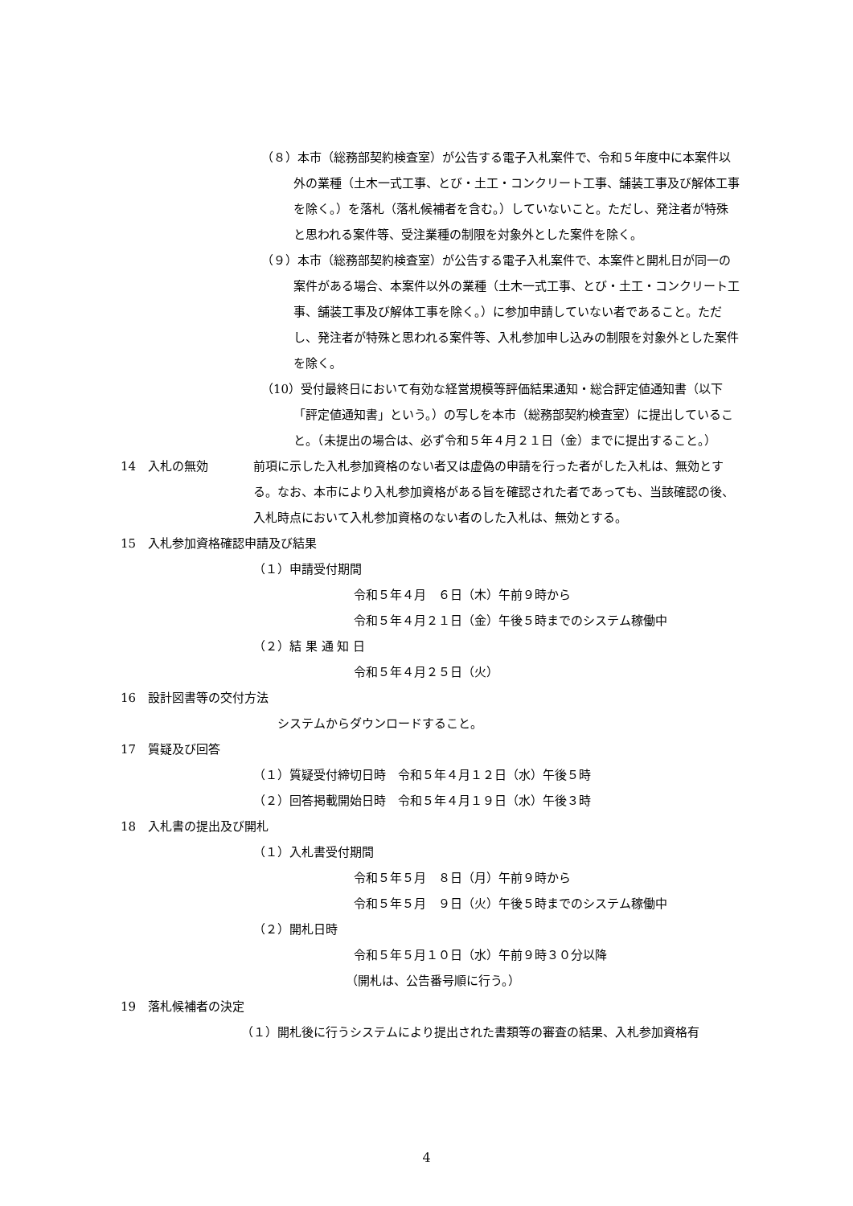（８）本市（総務部契約検査室）が公告する電子入札案件で、令和５年度中に本案件以外の業種（土木一式工事、とび・土工・コンクリート工事、舗装工事及び解体工事を除く。）を落札（落札候補者を含む。）していないこと。ただし、発注者が特殊と思われる案件等、受注業種の制限を対象外とした案件を除く。
（９）本市（総務部契約検査室）が公告する電子入札案件で、本案件と開札日が同一の案件がある場合、本案件以外の業種（土木一式工事、とび・土工・コンクリート工事、舗装工事及び解体工事を除く。）に参加申請していない者であること。ただし、発注者が特殊と思われる案件等、入札参加申し込みの制限を対象外とした案件を除く。
（10）受付最終日において有効な経営規模等評価結果通知・総合評定値通知書（以下「評定値通知書」という。）の写しを本市（総務部契約検査室）に提出していること。（未提出の場合は、必ず令和５年４月２１日（金）までに提出すること。）
14　入札の無効 前項に示した入札参加資格のない者又は虚偽の申請を行った者がした入札は、無効とする。なお、本市により入札参加資格がある旨を確認された者であっても、当該確認の後、入札時点において入札参加資格のない者のした入札は、無効とする。
15　入札参加資格確認申請及び結果
（１）申請受付期間
令和５年４月　６日（木）午前９時から
令和５年４月２１日（金）午後５時までのシステム稼働中
（２）結 果 通 知 日
令和５年４月２５日（火）
16　設計図書等の交付方法
システムからダウンロードすること。
17　質疑及び回答
（１）質疑受付締切日時　令和５年４月１２日（水）午後５時
（２）回答掲載開始日時　令和５年４月１９日（水）午後３時
18　入札書の提出及び開札
（１）入札書受付期間
令和５年５月　８日（月）午前９時から
令和５年５月　９日（火）午後５時までのシステム稼働中
（２）開札日時
令和５年５月１０日（水）午前９時３０分以降
（開札は、公告番号順に行う。）
19　落札候補者の決定
（１）開札後に行うシステムにより提出された書類等の審査の結果、入札参加資格有
4